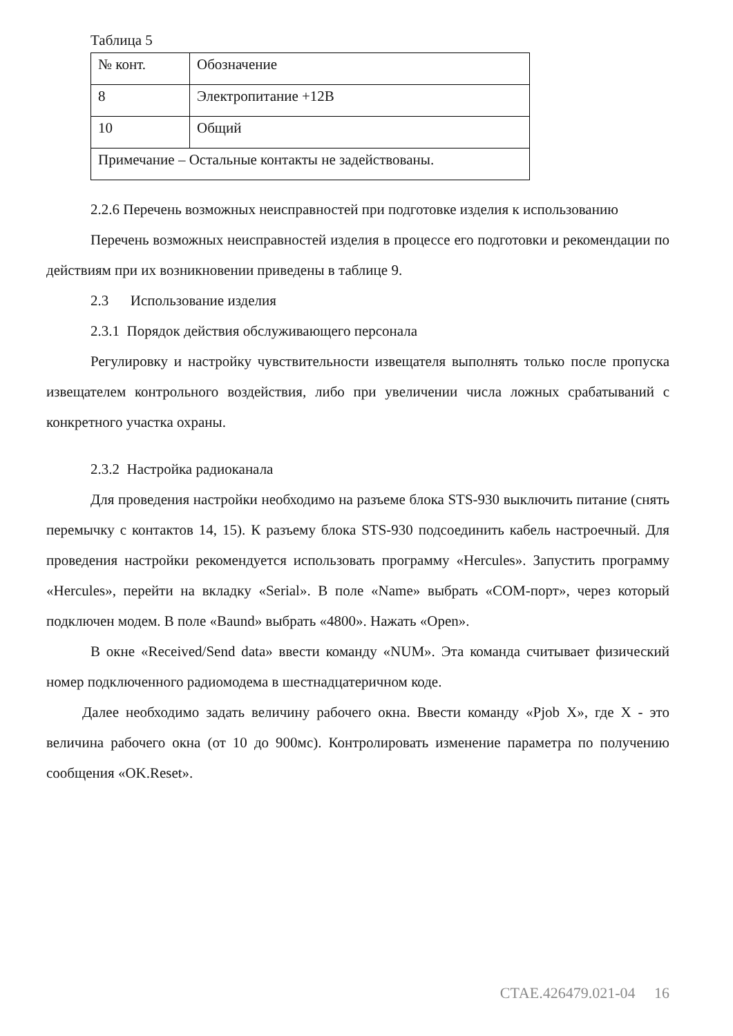Таблица 5
| № конт. | Обозначение |
| 8 | Электропитание +12В |
| 10 | Общий |
| Примечание – Остальные контакты не задействованы. | |
2.2.6 Перечень возможных неисправностей при подготовке изделия к использованию
Перечень возможных неисправностей изделия в процессе его подготовки и рекомендации по действиям при их возникновении приведены в таблице 9.
2.3 Использование изделия
2.3.1 Порядок действия обслуживающего персонала
Регулировку и настройку чувствительности извещателя выполнять только после пропуска извещателем контрольного воздействия, либо при увеличении числа ложных срабатываний с конкретного участка охраны.
2.3.2 Настройка радиоканала
Для проведения настройки необходимо на разъеме блока STS-930 выключить питание (снять перемычку с контактов 14, 15). К разъему блока STS-930 подсоединить кабель настроечный. Для проведения настройки рекомендуется использовать программу «Hercules». Запустить программу «Hercules», перейти на вкладку «Serial». В поле «Name» выбрать «COM-порт», через который подключен модем. В поле «Baund» выбрать «4800». Нажать «Open».
В окне «Received/Send data» ввести команду «NUM». Эта команда считывает физический номер подключенного радиомодема в шестнадцатеричном коде.
Далее необходимо задать величину рабочего окна. Ввести команду «Pjob X», где X - это величина рабочего окна (от 10 до 900мс). Контролировать изменение параметра по получению сообщения «OK.Reset».
СТАЕ.426479.021-04 16